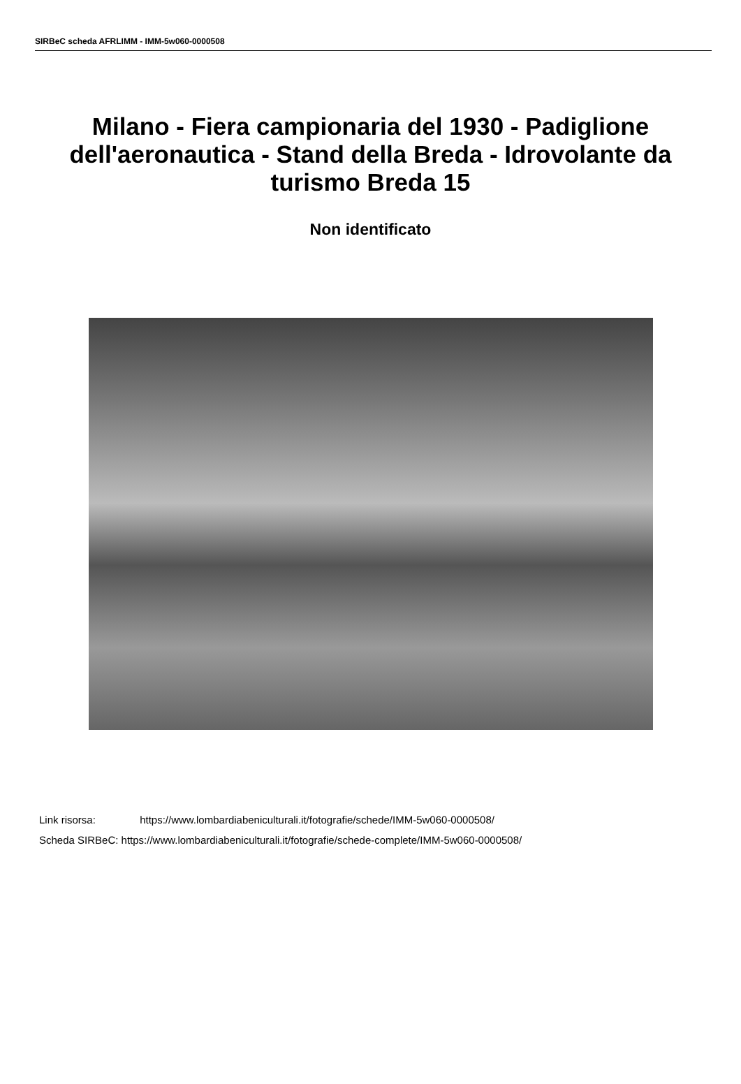SIRBeC scheda AFRLIMM - IMM-5w060-0000508
Milano - Fiera campionaria del 1930 - Padiglione dell'aeronautica - Stand della Breda - Idrovolante da turismo Breda 15
Non identificato
Link risorsa: https://www.lombardiabeniculturali.it/fotografie/schede/IMM-5w060-0000508/
Scheda SIRBeC: https://www.lombardiabeniculturali.it/fotografie/schede-complete/IMM-5w060-0000508/